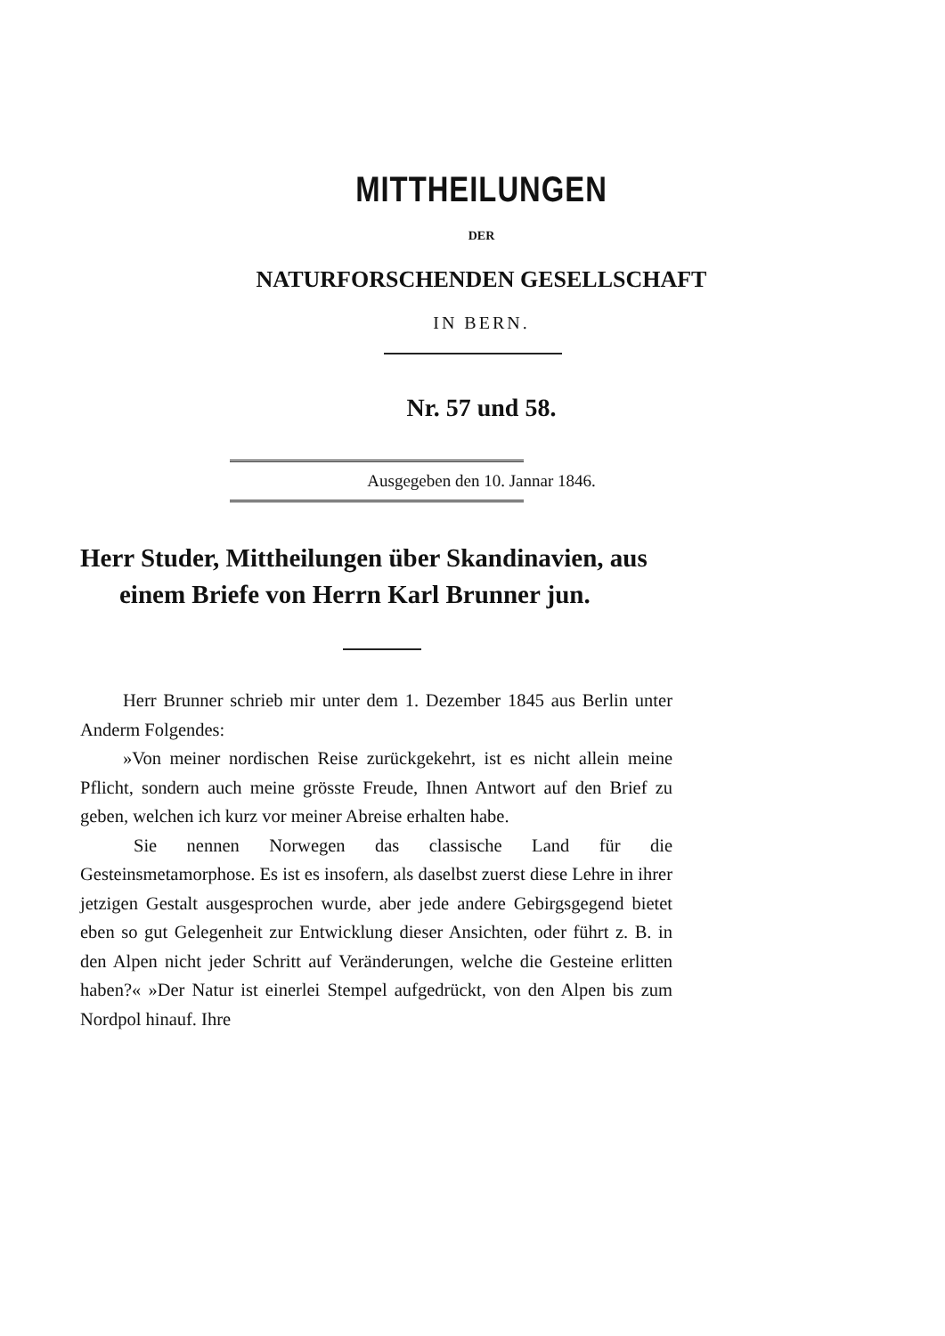MITTHEILUNGEN
DER
NATURFORSCHENDEN GESELLSCHAFT
IN BERN.
Nr. 57 und 58.
Ausgegeben den 10. Jannar 1846.
Herr Studer, Mittheilungen über Skandinavien, aus einem Briefe von Herrn Karl Brunner jun.
Herr Brunner schrieb mir unter dem 1. Dezember 1845 aus Berlin unter Anderm Folgendes:
»Von meiner nordischen Reise zurückgekehrt, ist es nicht allein meine Pflicht, sondern auch meine grösste Freude, Ihnen Antwort auf den Brief zu geben, welchen ich kurz vor meiner Abreise erhalten habe.
Sie nennen Norwegen das classische Land für die Gesteinsmetamorphose. Es ist es insofern, als daselbst zuerst diese Lehre in ihrer jetzigen Gestalt ausgesprochen wurde, aber jede andere Gebirgsgegend bietet eben so gut Gelegenheit zur Entwicklung dieser Ansichten, oder führt z. B. in den Alpen nicht jeder Schritt auf Veränderungen, welche die Gesteine erlitten haben?« »Der Natur ist einerlei Stempel aufgedrückt, von den Alpen bis zum Nordpol hinauf. Ihre